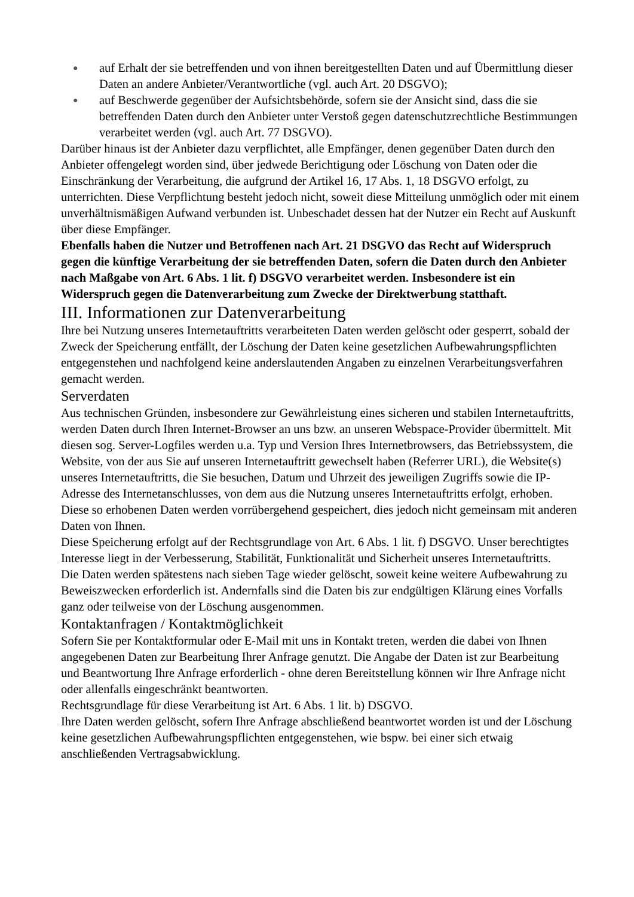● auf Erhalt der sie betreffenden und von ihnen bereitgestellten Daten und auf Übermittlung dieser Daten an andere Anbieter/Verantwortliche (vgl. auch Art. 20 DSGVO);
● auf Beschwerde gegenüber der Aufsichtsbehörde, sofern sie der Ansicht sind, dass die sie betreffenden Daten durch den Anbieter unter Verstoß gegen datenschutzrechtliche Bestimmungen verarbeitet werden (vgl. auch Art. 77 DSGVO).
Darüber hinaus ist der Anbieter dazu verpflichtet, alle Empfänger, denen gegenüber Daten durch den Anbieter offengelegt worden sind, über jedwede Berichtigung oder Löschung von Daten oder die Einschränkung der Verarbeitung, die aufgrund der Artikel 16, 17 Abs. 1, 18 DSGVO erfolgt, zu unterrichten. Diese Verpflichtung besteht jedoch nicht, soweit diese Mitteilung unmöglich oder mit einem unverhältnismäßigen Aufwand verbunden ist. Unbeschadet dessen hat der Nutzer ein Recht auf Auskunft über diese Empfänger.
Ebenfalls haben die Nutzer und Betroffenen nach Art. 21 DSGVO das Recht auf Widerspruch gegen die künftige Verarbeitung der sie betreffenden Daten, sofern die Daten durch den Anbieter nach Maßgabe von Art. 6 Abs. 1 lit. f) DSGVO verarbeitet werden. Insbesondere ist ein Widerspruch gegen die Datenverarbeitung zum Zwecke der Direktwerbung statthaft.
III. Informationen zur Datenverarbeitung
Ihre bei Nutzung unseres Internetauftritts verarbeiteten Daten werden gelöscht oder gesperrt, sobald der Zweck der Speicherung entfällt, der Löschung der Daten keine gesetzlichen Aufbewahrungspflichten entgegenstehen und nachfolgend keine anderslautenden Angaben zu einzelnen Verarbeitungsverfahren gemacht werden.
Serverdaten
Aus technischen Gründen, insbesondere zur Gewährleistung eines sicheren und stabilen Internetauftritts, werden Daten durch Ihren Internet-Browser an uns bzw. an unseren Webspace-Provider übermittelt. Mit diesen sog. Server-Logfiles werden u.a. Typ und Version Ihres Internetbrowsers, das Betriebssystem, die Website, von der aus Sie auf unseren Internetauftritt gewechselt haben (Referrer URL), die Website(s) unseres Internetauftritts, die Sie besuchen, Datum und Uhrzeit des jeweiligen Zugriffs sowie die IP-Adresse des Internetanschlusses, von dem aus die Nutzung unseres Internetauftritts erfolgt, erhoben.
Diese so erhobenen Daten werden vorrübergehend gespeichert, dies jedoch nicht gemeinsam mit anderen Daten von Ihnen.
Diese Speicherung erfolgt auf der Rechtsgrundlage von Art. 6 Abs. 1 lit. f) DSGVO. Unser berechtigtes Interesse liegt in der Verbesserung, Stabilität, Funktionalität und Sicherheit unseres Internetauftritts.
Die Daten werden spätestens nach sieben Tage wieder gelöscht, soweit keine weitere Aufbewahrung zu Beweiszwecken erforderlich ist. Andernfalls sind die Daten bis zur endgültigen Klärung eines Vorfalls ganz oder teilweise von der Löschung ausgenommen.
Kontaktanfragen / Kontaktmöglichkeit
Sofern Sie per Kontaktformular oder E-Mail mit uns in Kontakt treten, werden die dabei von Ihnen angegebenen Daten zur Bearbeitung Ihrer Anfrage genutzt. Die Angabe der Daten ist zur Bearbeitung und Beantwortung Ihre Anfrage erforderlich - ohne deren Bereitstellung können wir Ihre Anfrage nicht oder allenfalls eingeschränkt beantworten.
Rechtsgrundlage für diese Verarbeitung ist Art. 6 Abs. 1 lit. b) DSGVO.
Ihre Daten werden gelöscht, sofern Ihre Anfrage abschließend beantwortet worden ist und der Löschung keine gesetzlichen Aufbewahrungspflichten entgegenstehen, wie bspw. bei einer sich etwaig anschließenden Vertragsabwicklung.